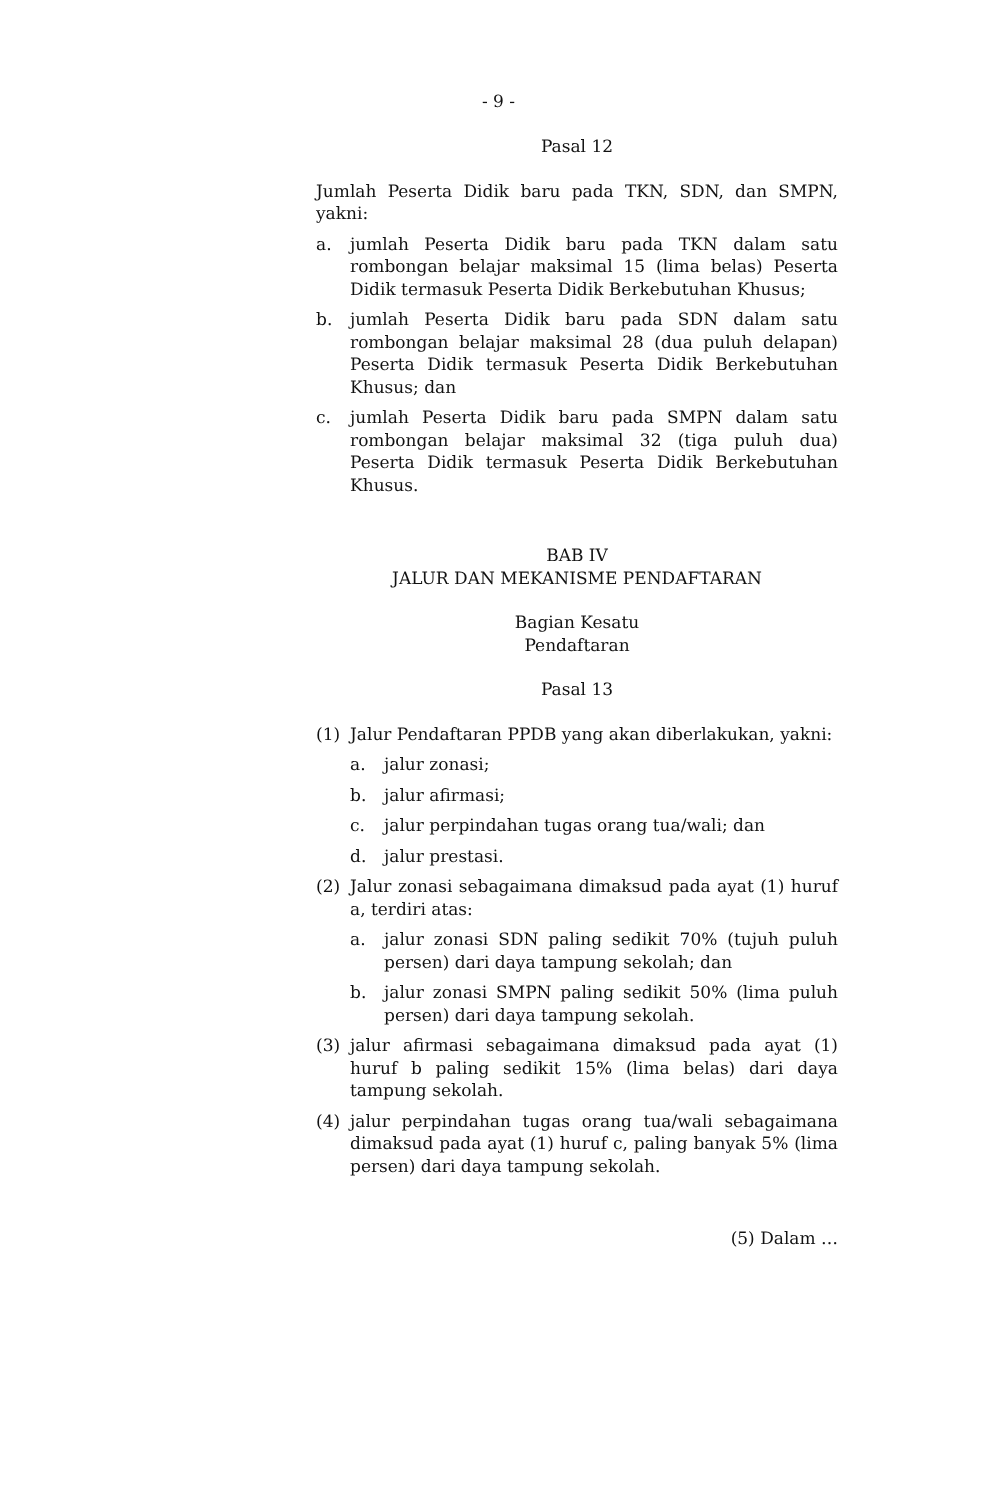- 9 -
Pasal 12
Jumlah Peserta Didik baru pada TKN, SDN, dan SMPN, yakni:
a. jumlah Peserta Didik baru pada TKN dalam satu rombongan belajar maksimal 15 (lima belas) Peserta Didik termasuk Peserta Didik Berkebutuhan Khusus;
b. jumlah Peserta Didik baru pada SDN dalam satu rombongan belajar maksimal 28 (dua puluh delapan) Peserta Didik termasuk Peserta Didik Berkebutuhan Khusus; dan
c. jumlah Peserta Didik baru pada SMPN dalam satu rombongan belajar maksimal 32 (tiga puluh dua) Peserta Didik termasuk Peserta Didik Berkebutuhan Khusus.
BAB IV
JALUR DAN MEKANISME PENDAFTARAN
Bagian Kesatu
Pendaftaran
Pasal 13
(1) Jalur Pendaftaran PPDB yang akan diberlakukan, yakni:
a. jalur zonasi;
b. jalur afirmasi;
c. jalur perpindahan tugas orang tua/wali; dan
d. jalur prestasi.
(2) Jalur zonasi sebagaimana dimaksud pada ayat (1) huruf a, terdiri atas:
a. jalur zonasi SDN paling sedikit 70% (tujuh puluh persen) dari daya tampung sekolah; dan
b. jalur zonasi SMPN paling sedikit 50% (lima puluh persen) dari daya tampung sekolah.
(3) jalur afirmasi sebagaimana dimaksud pada ayat (1) huruf b paling sedikit 15% (lima belas) dari daya tampung sekolah.
(4) jalur perpindahan tugas orang tua/wali sebagaimana dimaksud pada ayat (1) huruf c, paling banyak 5% (lima persen) dari daya tampung sekolah.
(5) Dalam …